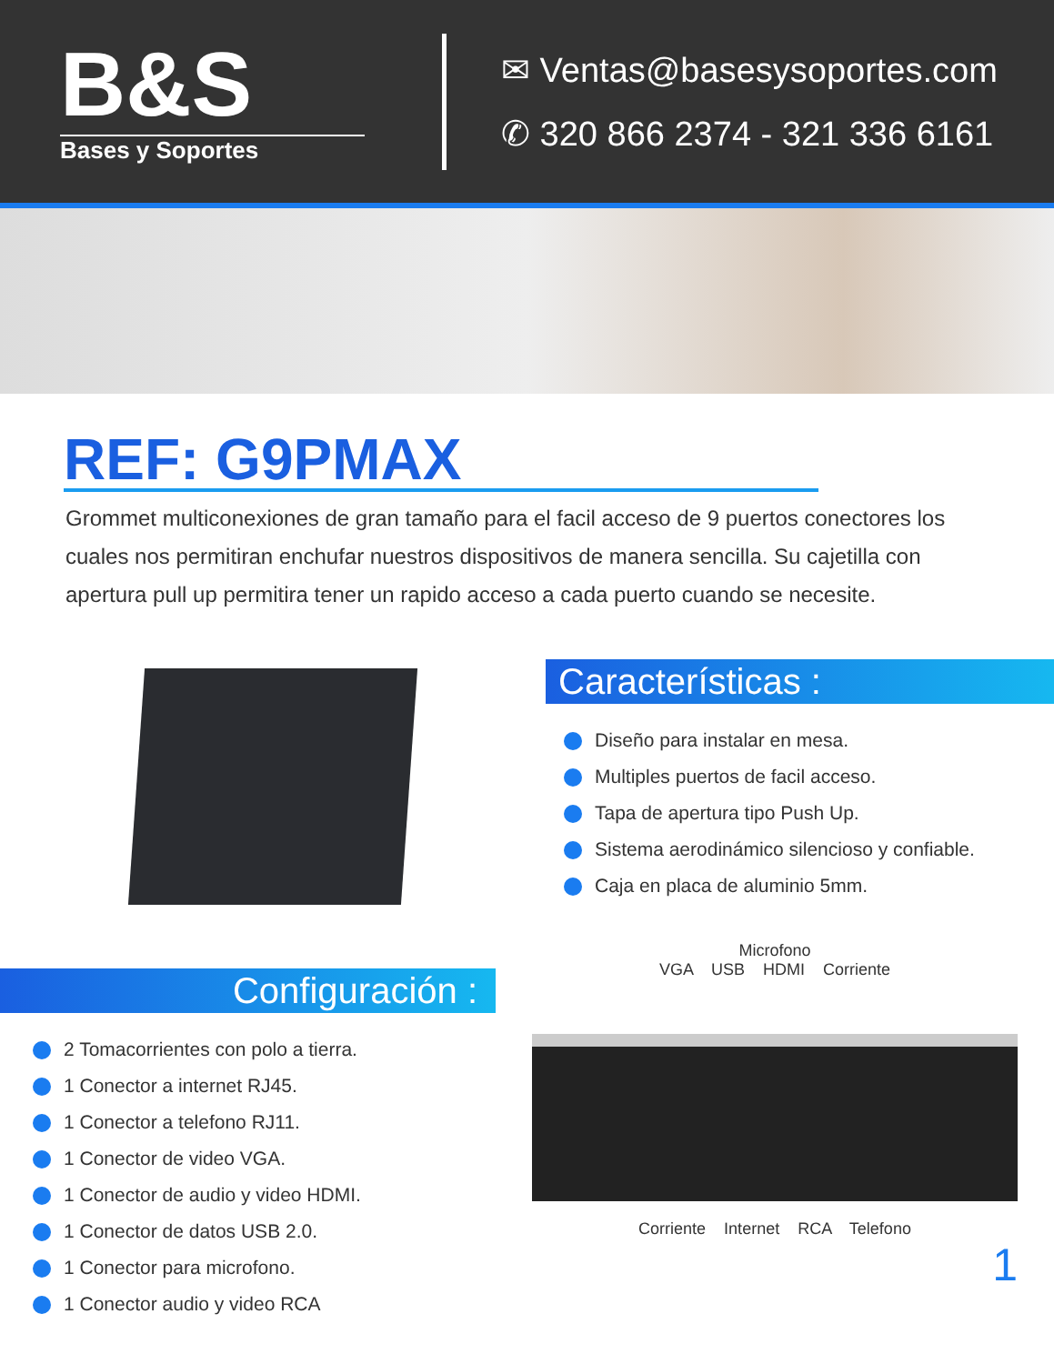B&S
Bases y Soportes
✉ Ventas@basesysoportes.com
✆ 320 866 2374 - 321 336 6161
REF: G9PMAX
Grommet multiconexiones de gran tamaño para el facil acceso de 9 puertos conectores los cuales nos permitiran enchufar nuestros dispositivos de manera sencilla. Su cajetilla con apertura pull up permitira tener un rapido acceso a cada puerto cuando se necesite.
Características :
Diseño para instalar en mesa.
Multiples puertos de facil acceso.
Tapa de apertura tipo Push Up.
Sistema aerodinámico silencioso y confiable.
Caja en placa de aluminio 5mm.
Configuración :
2 Tomacorrientes con polo a tierra.
1 Conector a internet RJ45.
1 Conector a telefono RJ11.
1 Conector de video VGA.
1 Conector de audio y video HDMI.
1 Conector de datos USB 2.0.
1 Conector para microfono.
1 Conector audio y video RCA
Microfono
VGA USB HDMI Corriente
Corriente Internet RCA Telefono
1